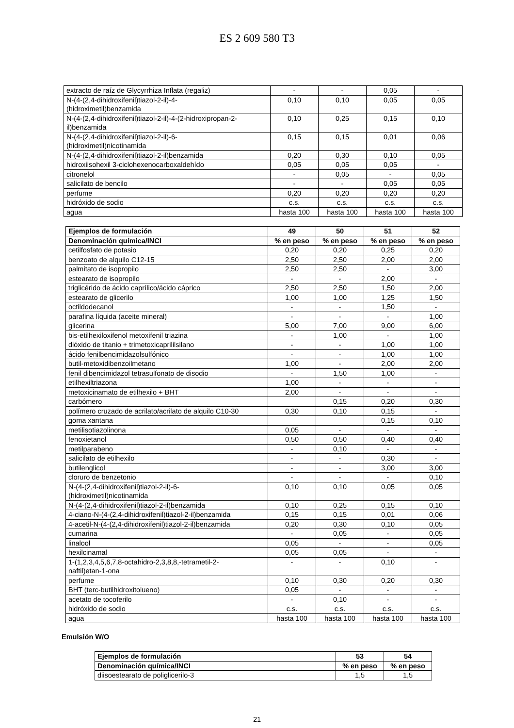ES 2 609 580 T3
| extracto de raíz de Glycyrrhiza Inflata (regaliz) | - | - | 0,05 | - |
| N-(4-(2,4-dihidroxifenil)tiazol-2-il)-4- (hidroximetil)benzamida | 0,10 | 0,10 | 0,05 | 0,05 |
| N-(4-(2,4-dihidroxifenil)tiazol-2-il)-4-(2-hidroxipropan-2- il)benzamida | 0,10 | 0,25 | 0,15 | 0,10 |
| N-(4-(2,4-dihidroxifenil)tiazol-2-il)-6- (hidroximetil)nicotinamida | 0,15 | 0,15 | 0,01 | 0,06 |
| N-(4-(2,4-dihidroxifenil)tiazol-2-il)benzamida | 0,20 | 0,30 | 0,10 | 0,05 |
| hidroxiisohexil 3-ciclohexenocarboxaldehído | 0,05 | 0,05 | 0,05 | - |
| citronelol | - | 0,05 | - | 0,05 |
| salicilato de bencilo | - | - | 0,05 | 0,05 |
| perfume | 0,20 | 0,20 | 0,20 | 0,20 |
| hidróxido de sodio | c.s. | c.s. | c.s. | c.s. |
| agua | hasta 100 | hasta 100 | hasta 100 | hasta 100 |
| Ejemplos de formulación | 49 | 50 | 51 | 52 |
| --- | --- | --- | --- | --- |
| Denominación química/INCI | % en peso | % en peso | % en peso | % en peso |
| cetilfosfato de potasio | 0,20 | 0,20 | 0,25 | 0,20 |
| benzoato de alquilo C12-15 | 2,50 | 2,50 | 2,00 | 2,00 |
| palmitato de isopropilo | 2,50 | 2,50 | - | 3,00 |
| estearato de isopropilo | - | - | 2,00 | - |
| triglicérido de ácido caprílico/ácido cáprico | 2,50 | 2,50 | 1,50 | 2,00 |
| estearato de glicerilo | 1,00 | 1,00 | 1,25 | 1,50 |
| octildodecanol | - | - | 1,50 | - |
| parafina líquida (aceite mineral) | - | - | - | 1,00 |
| glicerina | 5,00 | 7,00 | 9,00 | 6,00 |
| bis-etilhexiloxifenol metoxifenil triazina | - | 1,00 | - | 1,00 |
| dióxido de titanio + trimetoxicaprililsilano | - | - | 1,00 | 1,00 |
| ácido fenilbencimidazolsulfónico | - | - | 1,00 | 1,00 |
| butil-metoxidibenzoilmetano | 1,00 | - | 2,00 | 2,00 |
| fenil dibencimidazol tetrasulfonato de disodio | - | 1,50 | 1,00 | - |
| etilhexiltriazona | 1,00 | - | - | - |
| metoxicinamato de etilhexilo + BHT | 2,00 | - | - | - |
| carbómero | | 0,15 | 0,20 | 0,30 |
| polímero cruzado de acrilato/acrilato de alquilo C10-30 | 0,30 | 0,10 | 0,15 | - |
| goma xantana | | | 0,15 | 0,10 |
| metilisotiazolinona | 0,05 | - | - | - |
| fenoxietanol | 0,50 | 0,50 | 0,40 | 0,40 |
| metilparabeno | - | 0,10 | - | - |
| salicilato de etilhexilo | - | - | 0,30 | - |
| butilenglicol | - | - | 3,00 | 3,00 |
| cloruro de benzetonio | - | - | - | 0,10 |
| N-(4-(2,4-dihidroxifenil)tiazol-2-il)-6- (hidroximetil)nicotinamida | 0,10 | 0,10 | 0,05 | 0,05 |
| N-(4-(2,4-dihidroxifenil)tiazol-2-il)benzamida | 0,10 | 0,25 | 0,15 | 0,10 |
| 4-ciano-N-(4-(2,4-dihidroxifenil)tiazol-2-il)benzamida | 0,15 | 0,15 | 0,01 | 0,06 |
| 4-acetil-N-(4-(2,4-dihidroxifenil)tiazol-2-il)benzamida | 0,20 | 0,30 | 0,10 | 0,05 |
| cumarina | - | 0,05 | - | 0,05 |
| linalool | 0,05 | - | - | 0,05 |
| hexilcinamal | 0,05 | 0,05 | - | - |
| 1-(1,2,3,4,5,6,7,8-octahidro-2,3,8,8,-tetrametil-2- naftil)etan-1-ona | - | - | 0,10 | - |
| perfume | 0,10 | 0,30 | 0,20 | 0,30 |
| BHT (terc-butilhidroxitolueno) | 0,05 | - | - | - |
| acetato de tocoferilo | - | 0,10 | - | - |
| hidróxido de sodio | c.s. | c.s. | c.s. | c.s. |
| agua | hasta 100 | hasta 100 | hasta 100 | hasta 100 |
Emulsión W/O
| Ejemplos de formulación | 53 | 54 |
| --- | --- | --- |
| Denominación química/INCI | % en peso | % en peso |
| diisoestearato de poliglicerilo-3 | 1,5 | 1,5 |
21